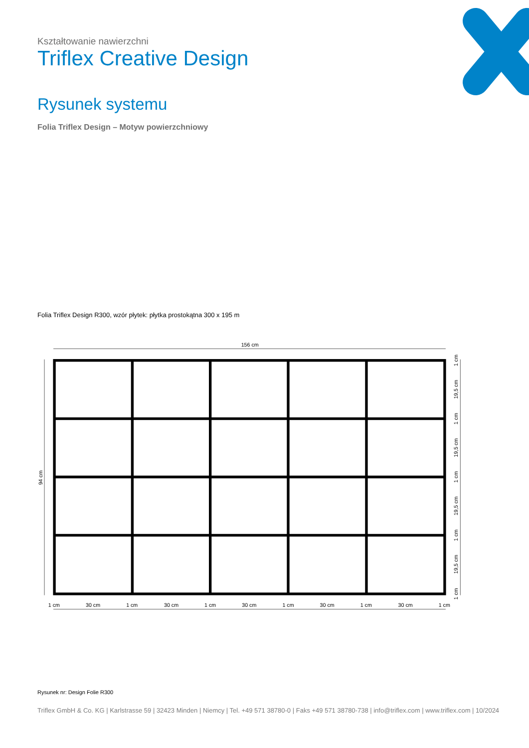Kształtowanie nawierzchni
Triflex Creative Design
Rysunek systemu
Folia Triflex Design – Motyw powierzchniowy
Folia Triflex Design R300, wzór płytek: płytka prostokątna 300 x 195 m
156 cm
94 cm
1 cm
30 cm
1 cm
30 cm
1 cm
30 cm
1 cm
30 cm
1 cm
30 cm
1 cm
1 cm
19,5 cm
1 cm
19,5 cm
1 cm
19,5 cm
1 cm
19,5 cm
1 cm
Rysunek nr: Design Folie R300
Triflex GmbH & Co. KG | Karlstrasse 59 | 32423 Minden | Niemcy | Tel. +49 571 38780-0 | Faks +49 571 38780-738 | info@triflex.com | www.triflex.com | 10/2024